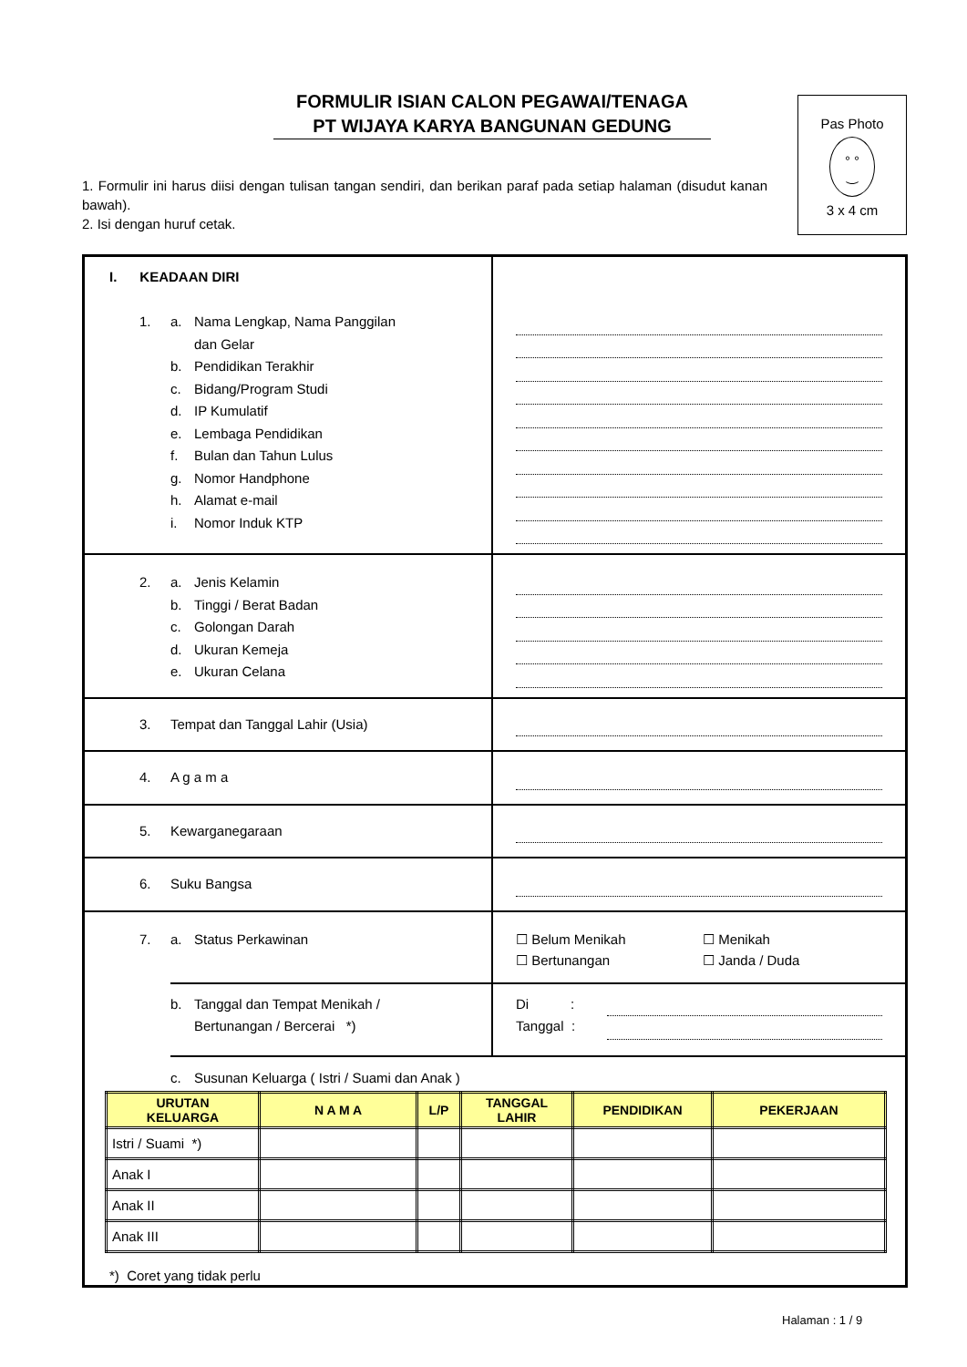FORMULIR ISIAN CALON PEGAWAI/TENAGA
PT WIJAYA KARYA BANGUNAN GEDUNG
Pas Photo
° °
‿
3 x 4 cm
1. Formulir ini harus diisi dengan tulisan tangan sendiri, dan berikan paraf pada setiap halaman (disudut kanan bawah).
2. Isi dengan huruf cetak.
I. KEADAAN DIRI
1. a. Nama Lengkap, Nama Panggilan
dan Gelar
b. Pendidikan Terakhir
c. Bidang/Program Studi
d. IP Kumulatif
e. Lembaga Pendidikan
f. Bulan dan Tahun Lulus
g. Nomor Handphone
h. Alamat e-mail
i. Nomor Induk KTP
2. a. Jenis Kelamin
b. Tinggi / Berat Badan
c. Golongan Darah
d. Ukuran Kemeja
e. Ukuran Celana
3. Tempat dan Tanggal Lahir (Usia)
4. A g a m a
5. Kewarganegaraan
6. Suku Bangsa
7. a. Status Perkawinan
☐ Belum Menikah
☐ Bertunangan
☐ Menikah
☐ Janda / Duda
b. Tanggal dan Tempat Menikah /
Bertunangan / Bercerai *)
Di :
Tanggal :
c. Susunan Keluarga ( Istri / Suami dan Anak )
| URUTAN KELUARGA | N A M A | L/P | TANGGAL LAHIR | PENDIDIKAN | PEKERJAAN |
| --- | --- | --- | --- | --- | --- |
| Istri / Suami *) | | | | | |
| Anak I | | | | | |
| Anak II | | | | | |
| Anak III | | | | | |
*) Coret yang tidak perlu
Halaman : 1 / 9